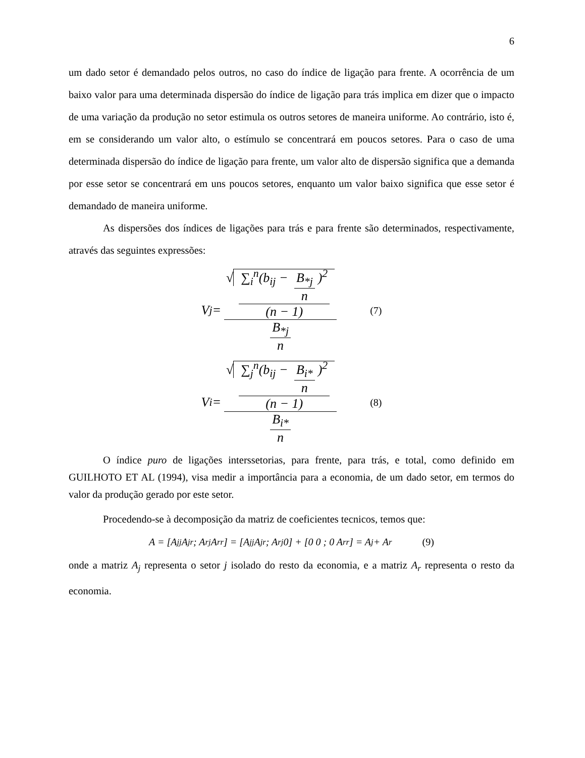6
um dado setor é demandado pelos outros, no caso do índice de ligação para frente. A ocorrência de um baixo valor para uma determinada dispersão do índice de ligação para trás implica em dizer que o impacto de uma variação da produção no setor estimula os outros setores de maneira uniforme. Ao contrário, isto é, em se considerando um valor alto, o estímulo se concentrará em poucos setores. Para o caso de uma determinada dispersão do índice de ligação para frente, um valor alto de dispersão significa que a demanda por esse setor se concentrará em uns poucos setores, enquanto um valor baixo significa que esse setor é demandado de maneira uniforme.
As dispersões dos índices de ligações para trás e para frente são determinados, respectivamente, através das seguintes expressões:
V<sub>j</sub> = √ ∑<sub>i</sub><sup>n</sup>(b<sub>ij</sub> − B<sub>*j</sub> n)<sup>2</sup> (n − 1) B<sub>*j</sub> n (7)
V<sub>i</sub> = √ ∑<sub>j</sub><sup>n</sup>(b<sub>ij</sub> − B<sub>i*</sub> n)<sup>2</sup> (n − 1) B<sub>i*</sub> n (8)
O índice puro de ligações interssetorias, para frente, para trás, e total, como definido em GUILHOTO ET AL (1994), visa medir a importância para a economia, de um dado setor, em termos do valor da produção gerado por este setor.
Procedendo-se à decomposição da matriz de coeficientes tecnicos, temos que:
A = [A<sub>jj</sub> A<sub>jr</sub> ; A<sub>rj</sub> A<sub>rr</sub>] = [A<sub>jj</sub> A<sub>jr</sub> ; A<sub>rj</sub> 0] + [0 0 ; 0 A<sub>rr</sub>] = A<sub>j</sub> + A<sub>r</sub> (9)
onde a matriz A<sub>j</sub> representa o setor j isolado do resto da economia, e a matriz A<sub>r</sub> representa o resto da economia.